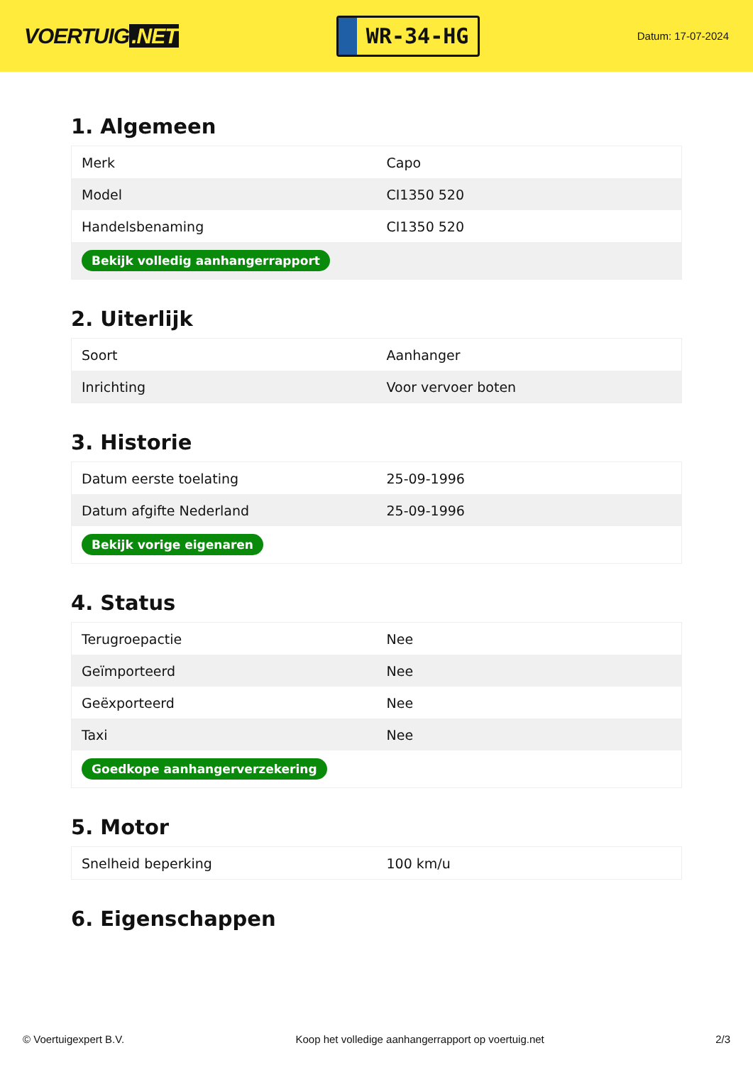VOERTUIG.NET
WR-34-HG
Datum: 17-07-2024
1. Algemeen
| Merk | Capo |
| Model | CI1350 520 |
| Handelsbenaming | CI1350 520 |
| Bekijk volledig aanhangerrapport | |
2. Uiterlijk
| Soort | Aanhanger |
| Inrichting | Voor vervoer boten |
3. Historie
| Datum eerste toelating | 25-09-1996 |
| Datum afgifte Nederland | 25-09-1996 |
| Bekijk vorige eigenaren | |
4. Status
| Terugroepactie | Nee |
| Geïmporteerd | Nee |
| Geëxporteerd | Nee |
| Taxi | Nee |
| Goedkope aanhangerverzekering | |
5. Motor
| Snelheid beperking | 100 km/u |
6. Eigenschappen
© Voertuigexpert B.V. Koop het volledige aanhangerrapport op voertuig.net 2/3